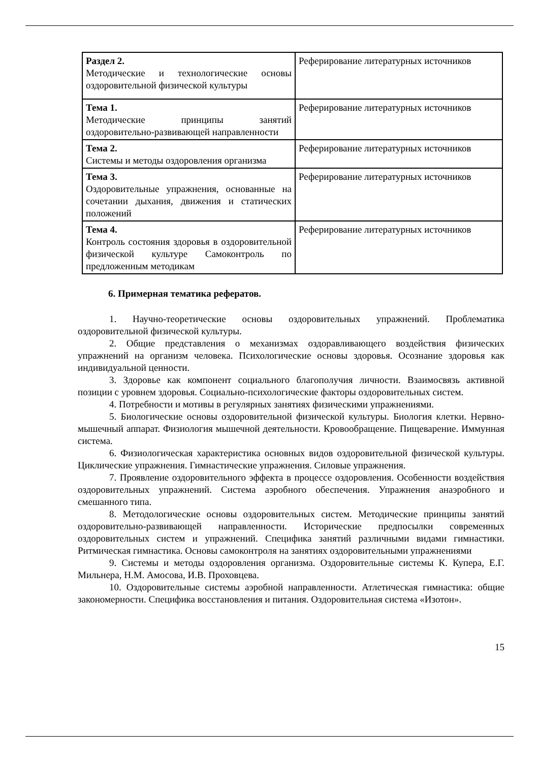| Раздел 2. Методические и технологические основы оздоровительной физической культуры | Реферирование литературных источников |
| Тема 1. Методические принципы занятий оздоровительно-развивающей направленности | Реферирование литературных источников |
| Тема 2. Системы и методы оздоровления организма | Реферирование литературных источников |
| Тема 3. Оздоровительные упражнения, основанные на сочетании дыхания, движения и статических положений | Реферирование литературных источников |
| Тема 4. Контроль состояния здоровья в оздоровительной физической культуре Самоконтроль по предложенным методикам | Реферирование литературных источников |
6. Примерная тематика рефератов.
1. Научно-теоретические основы оздоровительных упражнений. Проблематика оздоровительной физической культуры.
2. Общие представления о механизмах оздоравливающего воздействия физических упражнений на организм человека. Психологические основы здоровья. Осознание здоровья как индивидуальной ценности.
3. Здоровье как компонент социального благополучия личности. Взаимосвязь активной позиции с уровнем здоровья. Социально-психологические факторы оздоровительных систем.
4. Потребности и мотивы в регулярных занятиях физическими упражнениями.
5. Биологические основы оздоровительной физической культуры. Биология клетки. Нервно-мышечный аппарат. Физиология мышечной деятельности. Кровообращение. Пищеварение. Иммунная система.
6. Физиологическая характеристика основных видов оздоровительной физической культуры. Циклические упражнения. Гимнастические упражнения. Силовые упражнения.
7. Проявление оздоровительного эффекта в процессе оздоровления. Особенности воздействия оздоровительных упражнений. Система аэробного обеспечения. Упражнения анаэробного и смешанного типа.
8. Методологические основы оздоровительных систем. Методические принципы занятий оздоровительно-развивающей направленности. Исторические предпосылки современных оздоровительных систем и упражнений. Специфика занятий различными видами гимнастики. Ритмическая гимнастика. Основы самоконтроля на занятиях оздоровительными упражнениями
9. Системы и методы оздоровления организма. Оздоровительные системы К. Купера, Е.Г. Мильнера, Н.М. Амосова, И.В. Проховцева.
10. Оздоровительные системы аэробной направленности. Атлетическая гимнастика: общие закономерности. Специфика восстановления и питания. Оздоровительная система «Изотон».
15